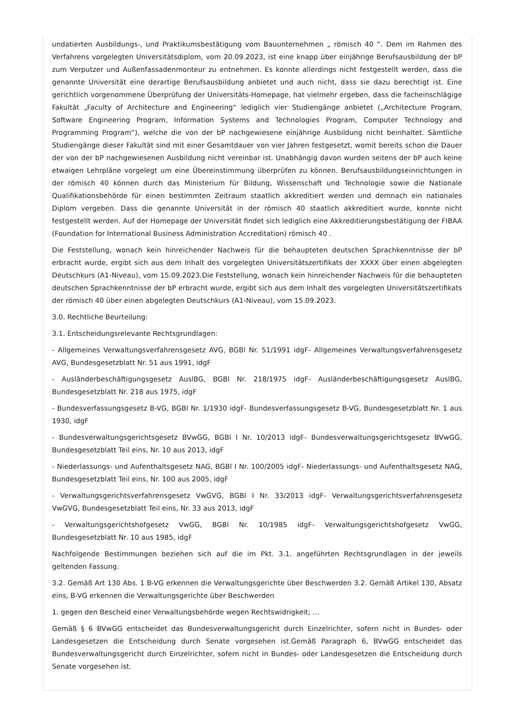undatierten Ausbildungs-, und Praktikumsbestätigung vom Bauunternehmen „ römisch 40 “. Dem im Rahmen des Verfahrens vorgelegten Universitätsdiplom, vom 20.09.2023, ist eine knapp über einjährige Berufsausbildung der bP zum Verputzer und Außenfassadenmonteur zu entnehmen. Es konnte allerdings nicht festgestellt werden, dass die genannte Universität eine derartige Berufsausbildung anbietet und auch nicht, dass sie dazu berechtigt ist. Eine gerichtlich vorgenommene Überprüfung der Universitäts-Homepage, hat vielmehr ergeben, dass die facheinschlägige Fakultät „Faculty of Architecture and Engineering“ lediglich vier Studiengänge anbietet („Architecture Program, Software Engineering Program, Information Systems and Technologies Program, Computer Technology and Programming Program“), welche die von der bP nachgewiesene einjährige Ausbildung nicht beinhaltet. Sämtliche Studiengänge dieser Fakultät sind mit einer Gesamtdauer von vier Jahren festgesetzt, womit bereits schon die Dauer der von der bP nachgewiesenen Ausbildung nicht vereinbar ist. Unabhängig davon wurden seitens der bP auch keine etwaigen Lehrpläne vorgelegt um eine Übereinstimmung überprüfen zu können. Berufsausbildungseinrichtungen in der römisch 40 können durch das Ministerium für Bildung, Wissenschaft und Technologie sowie die Nationale Qualifikationsbehörde für einen bestimmten Zeitraum staatlich akkreditiert werden und demnach ein nationales Diplom vergeben. Dass die genannte Universität in der römisch 40 staatlich akkreditiert wurde, konnte nicht festgestellt werden. Auf der Homepage der Universität findet sich lediglich eine Akkreditierungsbestätigung der FIBAA (Foundation for International Business Administration Accreditation) römisch 40 .
Die Feststellung, wonach kein hinreichender Nachweis für die behaupteten deutschen Sprachkenntnisse der bP erbracht wurde, ergibt sich aus dem Inhalt des vorgelegten Universitätszertifikats der XXXX über einen abgelegten Deutschkurs (A1-Niveau), vom 15.09.2023.Die Feststellung, wonach kein hinreichender Nachweis für die behaupteten deutschen Sprachkenntnisse der bP erbracht wurde, ergibt sich aus dem Inhalt des vorgelegten Universitätszertifikats der römisch 40 über einen abgelegten Deutschkurs (A1-Niveau), vom 15.09.2023.
3.0. Rechtliche Beurteilung:
3.1. Entscheidungsrelevante Rechtsgrundlagen:
- Allgemeines Verwaltungsverfahrensgesetz AVG, BGBl Nr. 51/1991 idgF- Allgemeines Verwaltungsverfahrensgesetz AVG, Bundesgesetzblatt Nr. 51 aus 1991, idgF
- Ausländerbeschäftigungsgesetz AuslBG, BGBl Nr. 218/1975 idgF- Ausländerbeschäftigungsgesetz AuslBG, Bundesgesetzblatt Nr. 218 aus 1975, idgF
- Bundesverfassungsgesetz B-VG, BGBl Nr. 1/1930 idgF- Bundesverfassungsgesetz B-VG, Bundesgesetzblatt Nr. 1 aus 1930, idgF
- Bundesverwaltungsgerichtsgesetz BVwGG, BGBl I Nr. 10/2013 idgF- Bundesverwaltungsgerichtsgesetz BVwGG, Bundesgesetzblatt Teil eins, Nr. 10 aus 2013, idgF
- Niederlassungs- und Aufenthaltsgesetz NAG, BGBl I Nr. 100/2005 idgF- Niederlassungs- und Aufenthaltsgesetz NAG, Bundesgesetzblatt Teil eins, Nr. 100 aus 2005, idgF
- Verwaltungsgerichtsverfahrensgesetz VwGVG, BGBl I Nr. 33/2013 idgF- Verwaltungsgerichtsverfahrensgesetz VwGVG, Bundesgesetzblatt Teil eins, Nr. 33 aus 2013, idgF
- Verwaltungsgerichtshofgesetz VwGG, BGBl Nr. 10/1985 idgF- Verwaltungsgerichtshofgesetz VwGG, Bundesgesetzblatt Nr. 10 aus 1985, idgF
Nachfolgende Bestimmungen beziehen sich auf die im Pkt. 3.1. angeführten Rechtsgrundlagen in der jeweils geltenden Fassung.
3.2. Gemäß Art 130 Abs. 1 B-VG erkennen die Verwaltungsgerichte über Beschwerden 3.2. Gemäß Artikel 130, Absatz eins, B-VG erkennen die Verwaltungsgerichte über Beschwerden
1. gegen den Bescheid einer Verwaltungsbehörde wegen Rechtswidrigkeit; …
Gemäß § 6 BVwGG entscheidet das Bundesverwaltungsgericht durch Einzelrichter, sofern nicht in Bundes- oder Landesgesetzen die Entscheidung durch Senate vorgesehen ist.Gemäß Paragraph 6, BVwGG entscheidet das Bundesverwaltungsgericht durch Einzelrichter, sofern nicht in Bundes- oder Landesgesetzen die Entscheidung durch Senate vorgesehen ist.